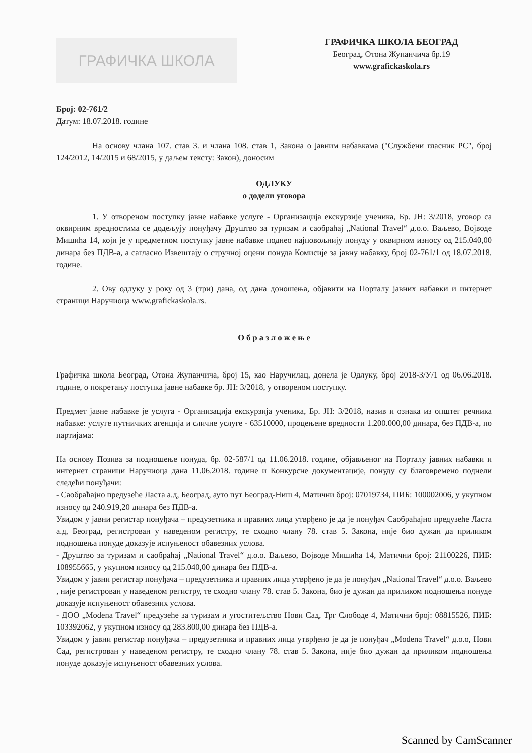ГРАФИЧКА ШКОЛА
ГРАФИЧКА ШКОЛА БЕОГРАД
Београд, Отона Жупанчича бр.19
www.grafickaskola.rs
Број: 02-761/2
Датум: 18.07.2018. године
На основу члана 107. став 3. и члана 108. став 1, Закона о јавним набавкама ("Службени гласник РС", број 124/2012, 14/2015 и 68/2015, у даљем тексту: Закон), доносим
ОДЛУКУ
о додели уговора
1. У отвореном поступку јавне набавке услуге - Организација екскурзије ученика, Бр. ЈН: 3/2018, уговор са оквирним вредностима се додељују понуђачу Друштво за туризам и саобраћај „National Travel“ д.о.о. Ваљево, Војводе Мишића 14, који је у предметном поступку јавне набавке поднео најповољнију понуду у оквирном износу од 215.040,00 динара без ПДВ-а, а сагласно Извештају о стручној оцени понуда Комисије за јавну набавку, број 02-761/1 од 18.07.2018. године.
2. Ову одлуку у року од 3 (три) дана, од дана доношења, објавити на Порталу јавних набавки и интернет страници Наручиоца www.grafickaskola.rs.
О б р а з л о ж е њ е
Графичка школа Београд, Отона Жупанчича, број 15, као Наручилац, донела је Одлуку, број 2018-3/У/1 од 06.06.2018. године, о покретању поступка јавне набавке бр. ЈН: 3/2018, у отвореном поступку.
Предмет јавне набавке је услуга - Организација екскурзија ученика, Бр. ЈН: 3/2018, назив и ознака из општег речника набавке: услуге путничких агенција и сличне услуге - 63510000, процењене вредности 1.200.000,00 динара, без ПДВ-а, по партијама:
На основу Позива за подношење понуда, бр. 02-587/1 од 11.06.2018. године, објављеног на Порталу јавних набавки и интернет страници Наручиоца дана 11.06.2018. године и Конкурсне документације, понуду су благовремено поднели следећи понуђачи:
- Саобраћајно предузеће Ласта а.д, Београд, ауто пут Београд-Ниш 4, Матични број: 07019734, ПИБ: 100002006, у укупном износу од 240.919,20 динара без ПДВ-а.
Увидом у јавни регистар понуђача – предузетника и правних лица утврђено је да је понуђач Саобраћајно предузеће Ласта а.д, Београд, регистрован у наведеном регистру, те сходно члану 78. став 5. Закона, није био дужан да приликом подношења понуде доказује испуњеност обавезних услова.
- Друштво за туризам и саобраћај „National Travel“ д.о.о. Ваљево, Војводе Мишића 14, Матични број: 21100226, ПИБ: 108955665, у укупном износу од 215.040,00 динара без ПДВ-а.
Увидом у јавни регистар понуђача – предузетника и правних лица утврђено је да је понуђач „National Travel“ д.о.о. Ваљево , није регистрован у наведеном регистру, те сходно члану 78. став 5. Закона, био је дужан да приликом подношења понуде доказује испуњеност обавезних услова.
- ДОО „Modena Travel“ предузеће за туризам и угоститељство Нови Сад, Трг Слободе 4, Матични број: 08815526, ПИБ: 103392062, у укупном износу од 283.800,00 динара без ПДВ-а.
Увидом у јавни регистар понуђача – предузетника и правних лица утврђено је да је понуђач „Modena Travel“ д.о.о, Нови Сад, регистрован у наведеном регистру, те сходно члану 78. став 5. Закона, није био дужан да приликом подношења понуде доказује испуњеност обавезних услова.
Scanned by CamScanner